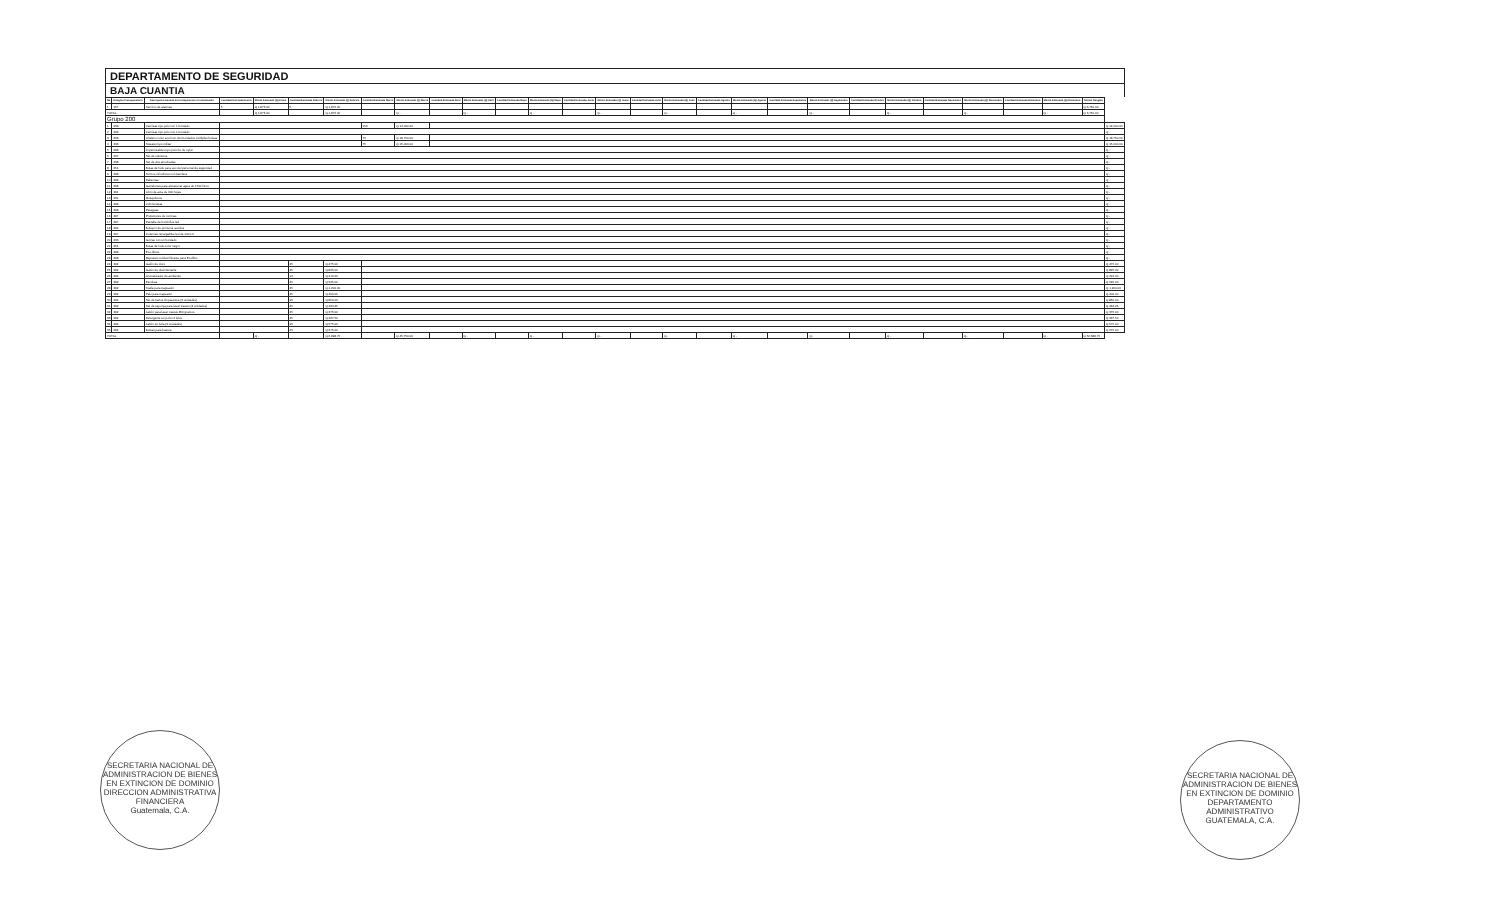DEPARTAMENTO DE SEGURIDAD
BAJA CUANTIA
| No | Renglón Presupuestario | Descripción General de la Adquisición o Contratación | Cantidad Estimada Enero | Monto Estimado (Q) Enero | Cantidad Estimada Febrero | Monto Estimado (Q) Febrero | Cantidad Estimada Marzo | Monto Estimado (Q) Marzo | Cantidad Estimada Abril | Monto Estimado (Q) Abril | Cantidad Estimada Mayo | Monto Estimado (Q) Mayo | Cantidad Estimada Junio | Monto Estimado (Q) Junio | Cantidad Estimada Julio | Monto Estimado (Q) Julio | Cantidad Estimada Agosto | Monto Estimado (Q) Agosto | Cantidad Estimada Septiembre | Monto Estimado (Q) Septiembre | Cantidad Estimada Octubre | Monto Estimado (Q) Octubre | Cantidad Estimada Noviembre | Monto Estimado (Q) Noviembre | Cantidad Estimada Diciembre | Monto Estimado (Q) Diciembre | Totales Renglón | |
| --- | --- | --- | --- | --- | --- | --- | --- | --- | --- | --- | --- | --- | --- | --- | --- | --- | --- | --- | --- | --- | --- | --- | --- | --- | --- | --- | --- | --- |
| 1 | 157 | Servicio de alarmas | 5 | Q 1,875.00 | 5 | Q 1,875.00 | | | | | | | | | | | | | | | | | | | | | Q 3,750.00 | |
| TOTAL | | | | Q 1,875.00 | | Q 1,875.00 | | Q - | | Q - | | Q - | | Q - | | Q - | | Q - | | Q - | | Q - | | Q - | | Q - | Q 3,750.00 | |
| Grupo 200 | | | | | | | | | | | | | | | | | | | | | | | | | | | | |
| 1 | 233 | Camisas tipo polo con 1 bordado | | | | | 150 | Q 12,000.00 | | | | | | | | | | | | | | | | | | | | Q 12,000.00 |
| 2 | 233 | Camisas tipo polo con 1 bordado | | | | | | | | | | | | | | | | | | | | | | | | | | Q - |
| 3 | 233 | Chaleco color azul con dos bordados múltiples bolsas | | | | | 75 | Q 18,750.00 | | | | | | | | | | | | | | | | | | | | Q 18,750.00 |
| 4 | 233 | Sweater tipo militar | | | | | 75 | Q 15,000.00 | | | | | | | | | | | | | | | | | | | | Q 15,000.00 |
| 5 | 298 | Impermeables tipo poncho de nylon | | | | | | | | | | | | | | | | | | | | | | | | | | Q - |
| 6 | 237 | Set de cubiertos | | | | | | | | | | | | | | | | | | | | | | | | | | Q - |
| 7 | 238 | Set de dos almohadas | | | | | | | | | | | | | | | | | | | | | | | | | | Q - |
| 8 | 254 | Botas de hule para uso del personal de seguridad | | | | | | | | | | | | | | | | | | | | | | | | | | Q - |
| 9 | 298 | Termos cilíndricos con bandera | | | | | | | | | | | | | | | | | | | | | | | | | | Q - |
| 10 | 298 | Pabernas | | | | | | | | | | | | | | | | | | | | | | | | | | Q - |
| 11 | 298 | Garrafones para almacenar agua de 1700 litros | | | | | | | | | | | | | | | | | | | | | | | | | | Q - |
| 12 | 291 | Libro de acta de 400 hojas | | | | | | | | | | | | | | | | | | | | | | | | | | Q - |
| 13 | 231 | Mosquiteros | | | | | | | | | | | | | | | | | | | | | | | | | | Q - |
| 14 | 298 | Colchonetas | | | | | | | | | | | | | | | | | | | | | | | | | | Q - |
| 15 | 298 | Paraguas | | | | | | | | | | | | | | | | | | | | | | | | | | Q - |
| 16 | 297 | Protectores de cortinas | | | | | | | | | | | | | | | | | | | | | | | | | | Q - |
| 17 | 297 | Pantalla de bombillos led | | | | | | | | | | | | | | | | | | | | | | | | | | Q - |
| 18 | 295 | Botiquín de primeros auxilios | | | | | | | | | | | | | | | | | | | | | | | | | | Q - |
| 19 | 297 | Linternas recargables led de 100 Lm | | | | | | | | | | | | | | | | | | | | | | | | | | Q - |
| 20 | 233 | Gorras con un bordado | | | | | | | | | | | | | | | | | | | | | | | | | | Q - |
| 21 | 254 | Botas de hule color negro | | | | | | | | | | | | | | | | | | | | | | | | | | Q - |
| 22 | 298 | Eco-filtros | | | | | | | | | | | | | | | | | | | | | | | | | | Q - |
| 23 | 298 | Repuesto unidad filtrante para Ecofiltro | | | | | | | | | | | | | | | | | | | | | | | | | | Q - |
| 24 | 292 | Galón de cloro | | | 25 | Q 475.00 | | | | | | | | | | | | | | | | | | | | | | Q 475.00 |
| 25 | 292 | Galón de desinfectante | | | 25 | Q 825.00 | | | | | | | | | | | | | | | | | | | | | | Q 825.00 |
| 26 | 292 | Aromatizador de ambiente | | | 12 | Q 216.00 | | | | | | | | | | | | | | | | | | | | | | Q 216.00 |
| 27 | 292 | Escobas | | | 25 | Q 525.00 | | | | | | | | | | | | | | | | | | | | | | Q 525.00 |
| 28 | 292 | Toalla para trapeador | | | 25 | Q 1,200.00 | | | | | | | | | | | | | | | | | | | | | | Q 1,200.00 |
| 29 | 292 | Palo para trapeador | | | 25 | Q 400.00 | | | | | | | | | | | | | | | | | | | | | | Q 400.00 |
| 30 | 292 | Set de baños limpiadores (3 unidades) | | | 25 | Q 850.00 | | | | | | | | | | | | | | | | | | | | | | Q 850.00 |
| 31 | 292 | Set de esponja para lavar trastos (3 unidades) | | | 25 | Q 464.25 | | | | | | | | | | | | | | | | | | | | | | Q 464.25 |
| 32 | 292 | Jabón para lavar trastos 850 gramos | | | 25 | Q 375.00 | | | | | | | | | | | | | | | | | | | | | | Q 375.00 |
| 33 | 292 | Detergente en polvo 2 kilos | | | 25 | Q 437.50 | | | | | | | | | | | | | | | | | | | | | | Q 437.50 |
| 34 | 292 | Jabón en bola (3 unidades) | | | 25 | Q 575.00 | | | | | | | | | | | | | | | | | | | | | | Q 575.00 |
| 35 | 292 | Bolsas para basura | | | 25 | Q 675.00 | | | | | | | | | | | | | | | | | | | | | | Q 675.00 |
| TOTAL | | | | Q - | | Q 6,998.75 | | Q 45,750.00 | | Q - | | Q - | | Q - | | Q - | | Q - | | Q - | | Q - | | Q - | | Q - | Q 52,388.75 | |
SECRETARIA NACIONAL DE ADMINISTRACION DE BIENES EN EXTINCION DE DOMINIO
DIRECCION ADMINISTRATIVA FINANCIERA
Guatemala, C.A.
SECRETARIA NACIONAL DE ADMINISTRACION DE BIENES EN EXTINCION DE DOMINIO
DEPARTAMENTO ADMINISTRATIVO
GUATEMALA, C.A.